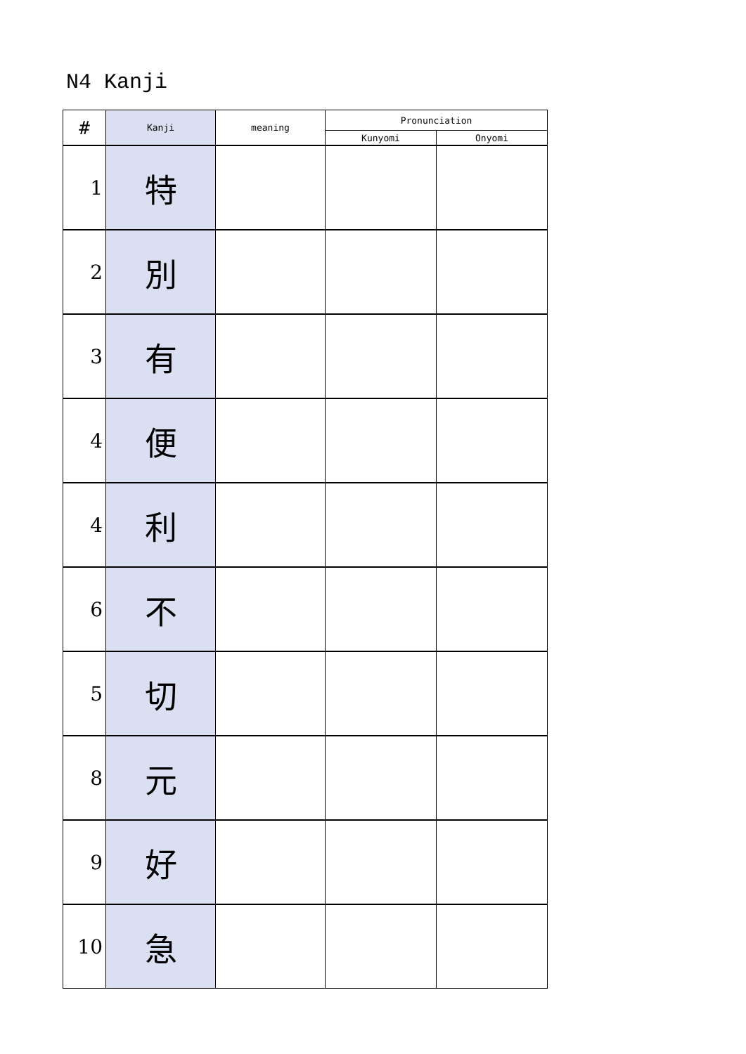N4 Kanji
| # | Kanji | meaning | Pronunciation | |
| --- | --- | --- | --- | --- |
| | | | Kunyomi | Onyomi |
| 1 | 特 | | | |
| 2 | 別 | | | |
| 3 | 有 | | | |
| 4 | 便 | | | |
| 4 | 利 | | | |
| 6 | 不 | | | |
| 5 | 切 | | | |
| 8 | 元 | | | |
| 9 | 好 | | | |
| 10 | 急 | | | |